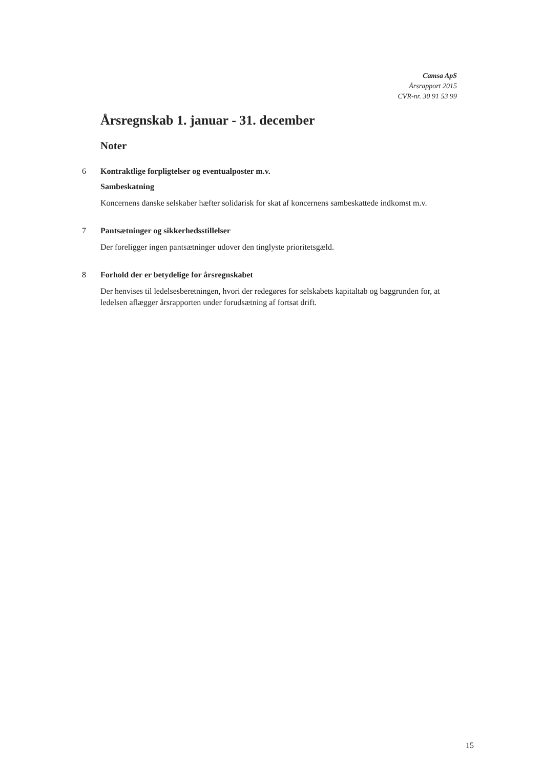Camsa ApS
Årsrapport 2015
CVR-nr. 30 91 53 99
Årsregnskab 1. januar - 31. december
Noter
6 Kontraktlige forpligtelser og eventualposter m.v.
Sambeskatning
Koncernens danske selskaber hæfter solidarisk for skat af koncernens sambeskattede indkomst m.v.
7 Pantsætninger og sikkerhedsstillelser
Der foreligger ingen pantsætninger udover den tinglyste prioritetsgæld.
8 Forhold der er betydelige for årsregnskabet
Der henvises til ledelsesberetningen, hvori der redegøres for selskabets kapitaltab og baggrunden for, at ledelsen aflægger årsrapporten under forudsætning af fortsat drift.
15